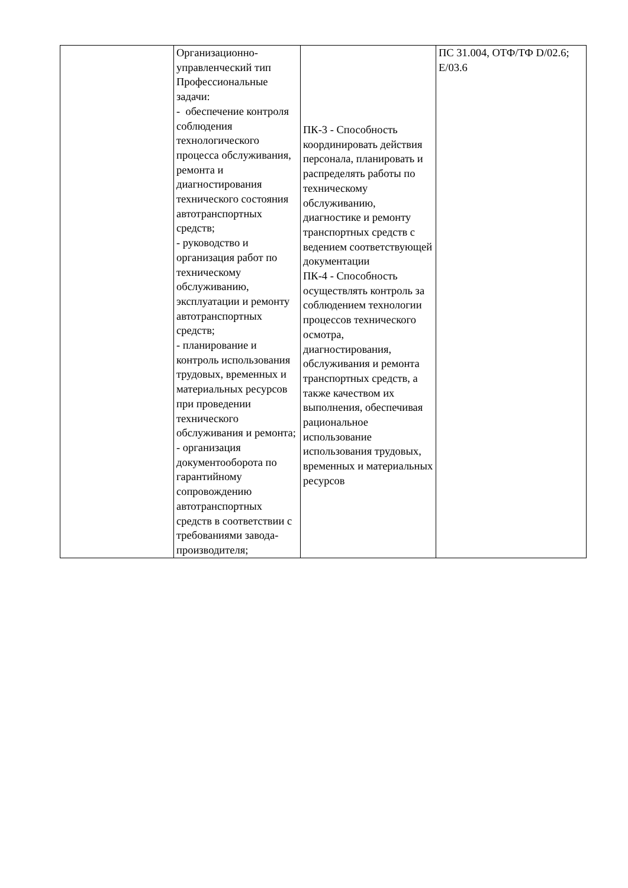| | Организационно- управленческий тип Профессиональные задачи: - обеспечение контроля соблюдения технологического процесса обслуживания, ремонта и диагностирования технического состояния автотранспортных средств; - руководство и организация работ по техническому обслуживанию, эксплуатации и ремонту автотранспортных средств; - планирование и контроль использования трудовых, временных и материальных ресурсов при проведении технического обслуживания и ремонта; - организация документооборота по гарантийному сопровождению автотранспортных средств в соответствии с требованиями завода- производителя; | ПК-3 - Способность координировать действия персонала, планировать и распределять работы по техническому обслуживанию, диагностике и ремонту транспортных средств с ведением соответствующей документации ПК-4 - Способность осуществлять контроль за соблюдением технологии процессов технического осмотра, диагностирования, обслуживания и ремонта транспортных средств, а также качеством их выполнения, обеспечивая рациональное использование использования трудовых, временных и материальных ресурсов | ПС 31.004, ОТФ/ТФ D/02.6; E/03.6 |